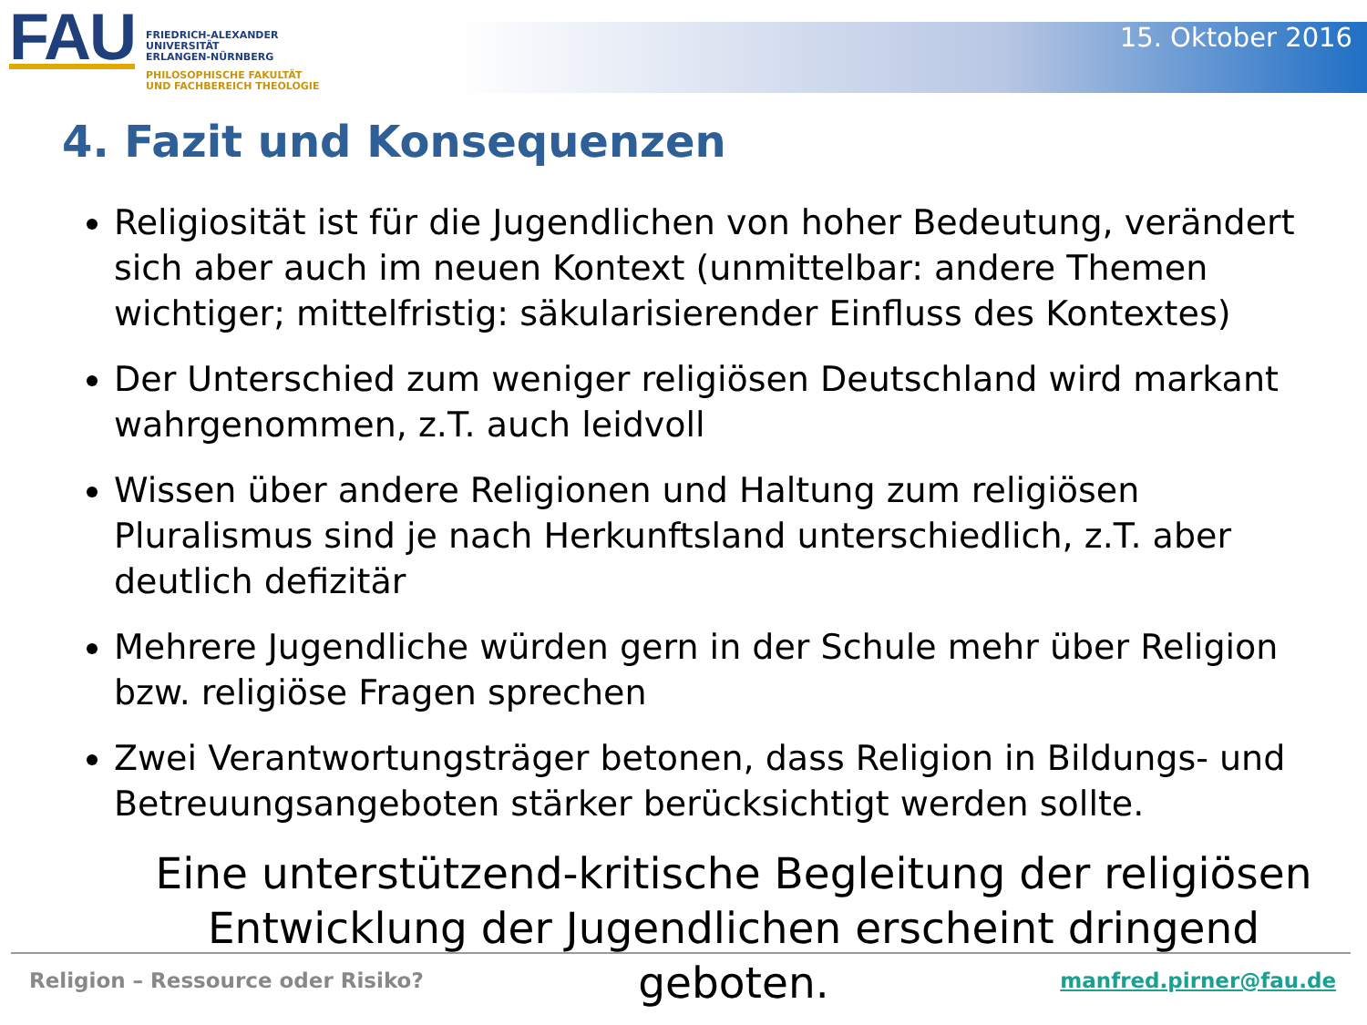FAU
FRIEDRICH-ALEXANDER
UNIVERSITÄT
ERLANGEN-NÜRNBERG
PHILOSOPHISCHE FAKULTÄT
UND FACHBEREICH THEOLOGIE
15. Oktober 2016
4. Fazit und Konsequenzen
Religiosität ist für die Jugendlichen von hoher Bedeutung, verändert sich aber auch im neuen Kontext (unmittelbar: andere Themen wichtiger; mittelfristig: säkularisierender Einfluss des Kontextes)
Der Unterschied zum weniger religiösen Deutschland wird markant wahrgenommen, z.T. auch leidvoll
Wissen über andere Religionen und Haltung zum religiösen Pluralismus sind je nach Herkunftsland unterschiedlich, z.T. aber deutlich defizitär
Mehrere Jugendliche würden gern in der Schule mehr über Religion bzw. religiöse Fragen sprechen
Zwei Verantwortungsträger betonen, dass Religion in Bildungs- und Betreuungsangeboten stärker berücksichtigt werden sollte.
Eine unterstützend-kritische Begleitung der religiösen Entwicklung der Jugendlichen erscheint dringend geboten.
Religion – Ressource oder Risiko? manfred.pirner@fau.de